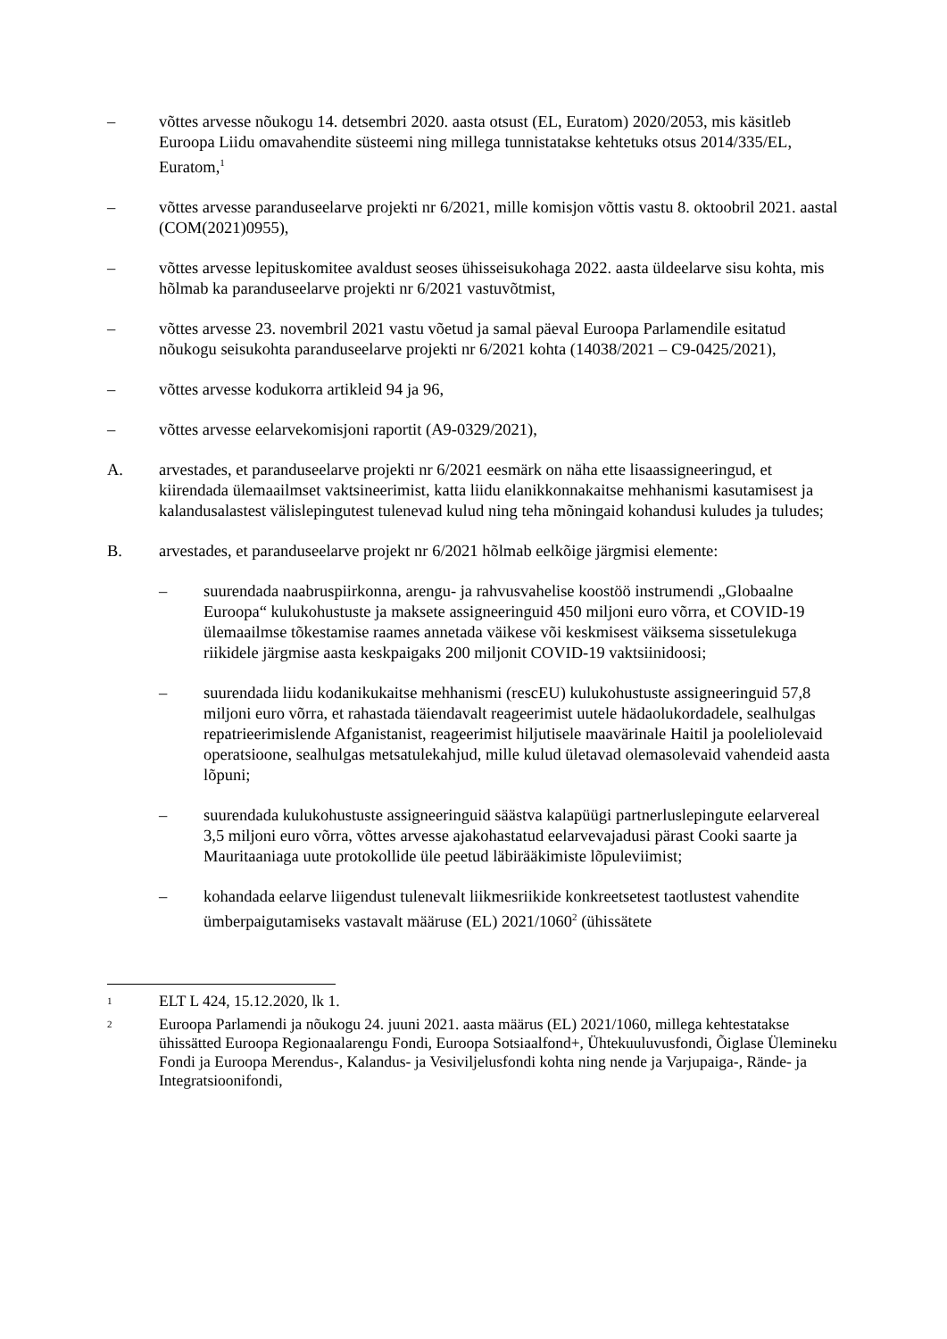– võttes arvesse nõukogu 14. detsembri 2020. aasta otsust (EL, Euratom) 2020/2053, mis käsitleb Euroopa Liidu omavahendite süsteemi ning millega tunnistatakse kehtetuks otsus 2014/335/EL, Euratom,<sup>1</sup>
– võttes arvesse paranduseelarve projekti nr 6/2021, mille komisjon võttis vastu 8. oktoobril 2021. aastal (COM(2021)0955),
– võttes arvesse lepituskomitee avaldust seoses ühisseisukohaga 2022. aasta üldeelarve sisu kohta, mis hõlmab ka paranduseelarve projekti nr 6/2021 vastuvõtmist,
– võttes arvesse 23. novembril 2021 vastu võetud ja samal päeval Euroopa Parlamendile esitatud nõukogu seisukohta paranduseelarve projekti nr 6/2021 kohta (14038/2021 – C9-0425/2021),
– võttes arvesse kodukorra artikleid 94 ja 96,
– võttes arvesse eelarvekomisjoni raportit (A9-0329/2021),
A. arvestades, et paranduseelarve projekti nr 6/2021 eesmärk on näha ette lisaassigneeringud, et kiirendada ülemaailmset vaktsineerimist, katta liidu elanikkonnakaitse mehhanismi kasutamisest ja kalandusalastest välislepingutest tulenevad kulud ning teha mõningaid kohandusi kuludes ja tuludes;
B. arvestades, et paranduseelarve projekt nr 6/2021 hõlmab eelkõige järgmisi elemente:
– suurendada naabruspiirkonna, arengu- ja rahvusvahelise koostöö instrumendi „Globaalne Euroopa“ kulukohustuste ja maksete assigneeringuid 450 miljoni euro võrra, et COVID-19 ülemaailmse tõkestamise raames annetada väikese või keskmisest väiksema sissetulekuga riikidele järgmise aasta keskpaigaks 200 miljonit COVID-19 vaktsiinidoosi;
– suurendada liidu kodanikukaitse mehhanismi (rescEU) kulukohustuste assigneeringuid 57,8 miljoni euro võrra, et rahastada täiendavalt reageerimist uutele hädaolukordadele, sealhulgas repatrieerimislende Afganistanist, reageerimist hiljutisele maavärinale Haitil ja pooleliolevaid operatsioone, sealhulgas metsatulekahjud, mille kulud ületavad olemasolevaid vahendeid aasta lõpuni;
– suurendada kulukohustuste assigneeringuid säästva kalapüügi partnerluslepingute eelarvereal 3,5 miljoni euro võrra, võttes arvesse ajakohastatud eelarvevajadusi pärast Cooki saarte ja Mauritaaniaga uute protokollide üle peetud läbirääkimiste lõpuleviimist;
– kohandada eelarve liigendust tulenevalt liikmesriikide konkreetsetest taotlustest vahendite ümberpaigutamiseks vastavalt määruse (EL) 2021/1060<sup>2</sup> (ühissätete
<sup>1</sup>
ELT L 424, 15.12.2020, lk 1.
<sup>2</sup>
Euroopa Parlamendi ja nõukogu 24. juuni 2021. aasta määrus (EL) 2021/1060, millega kehtestatakse ühissätted Euroopa Regionaalarengu Fondi, Euroopa Sotsiaalfond+, Ühtekuuluvusfondi, Õiglase Ülemineku Fondi ja Euroopa Merendus-, Kalandus- ja Vesiviljelusfondi kohta ning nende ja Varjupaiga-, Rände- ja Integratsioonifondi,